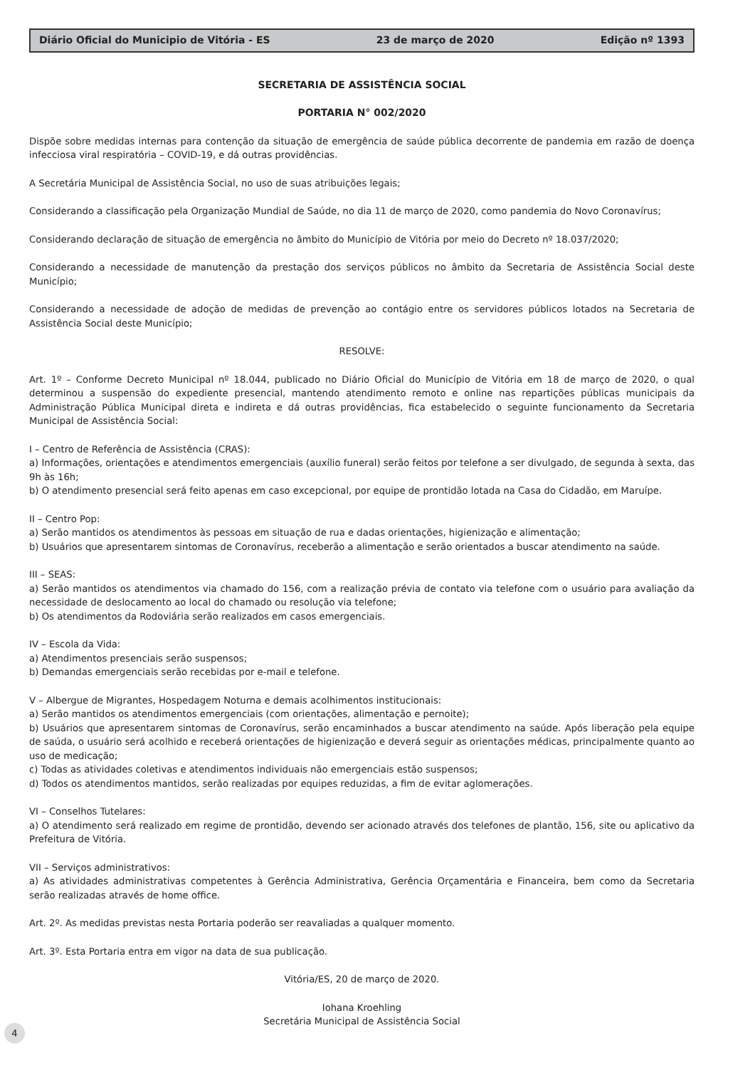Diário Oficial do Municipio de Vitória - ES 23 de março de 2020 Edição nº 1393
SECRETARIA DE ASSISTÊNCIA SOCIAL
PORTARIA N° 002/2020
Dispõe sobre medidas internas para contenção da situação de emergência de saúde pública decorrente de pandemia em razão de doença infecciosa viral respiratória – COVID-19, e dá outras providências.
A Secretária Municipal de Assistência Social, no uso de suas atribuições legais;
Considerando a classificação pela Organização Mundial de Saúde, no dia 11 de março de 2020, como pandemia do Novo Coronavírus;
Considerando declaração de situação de emergência no âmbito do Município de Vitória por meio do Decreto nº 18.037/2020;
Considerando a necessidade de manutenção da prestação dos serviços públicos no âmbito da Secretaria de Assistência Social deste Município;
Considerando a necessidade de adoção de medidas de prevenção ao contágio entre os servidores públicos lotados na Secretaria de Assistência Social deste Município;
RESOLVE:
Art. 1º – Conforme Decreto Municipal nº 18.044, publicado no Diário Oficial do Município de Vitória em 18 de março de 2020, o qual determinou a suspensão do expediente presencial, mantendo atendimento remoto e online nas repartições públicas municipais da Administração Pública Municipal direta e indireta e dá outras providências, fica estabelecido o seguinte funcionamento da Secretaria Municipal de Assistência Social:
I – Centro de Referência de Assistência (CRAS):
a) Informações, orientações e atendimentos emergenciais (auxílio funeral) serão feitos por telefone a ser divulgado, de segunda à sexta, das 9h às 16h;
b) O atendimento presencial será feito apenas em caso excepcional, por equipe de prontidão lotada na Casa do Cidadão, em Maruípe.
II – Centro Pop:
a) Serão mantidos os atendimentos às pessoas em situação de rua e dadas orientações, higienização e alimentação;
b) Usuários que apresentarem sintomas de Coronavírus, receberão a alimentação e serão orientados a buscar atendimento na saúde.
III – SEAS:
a) Serão mantidos os atendimentos via chamado do 156, com a realização prévia de contato via telefone com o usuário para avaliação da necessidade de deslocamento ao local do chamado ou resolução via telefone;
b) Os atendimentos da Rodoviária serão realizados em casos emergenciais.
IV – Escola da Vida:
a) Atendimentos presenciais serão suspensos;
b) Demandas emergenciais serão recebidas por e-mail e telefone.
V – Albergue de Migrantes, Hospedagem Noturna e demais acolhimentos institucionais:
a) Serão mantidos os atendimentos emergenciais (com orientações, alimentação e pernoite);
b) Usuários que apresentarem sintomas de Coronavírus, serão encaminhados a buscar atendimento na saúde. Após liberação pela equipe de saúda, o usuário será acolhido e receberá orientações de higienização e deverá seguir as orientações médicas, principalmente quanto ao uso de medicação;
c) Todas as atividades coletivas e atendimentos individuais não emergenciais estão suspensos;
d) Todos os atendimentos mantidos, serão realizadas por equipes reduzidas, a fim de evitar aglomerações.
VI – Conselhos Tutelares:
a) O atendimento será realizado em regime de prontidão, devendo ser acionado através dos telefones de plantão, 156, site ou aplicativo da Prefeitura de Vitória.
VII – Serviços administrativos:
a) As atividades administrativas competentes à Gerência Administrativa, Gerência Orçamentária e Financeira, bem como da Secretaria serão realizadas através de home office.
Art. 2º. As medidas previstas nesta Portaria poderão ser reavaliadas a qualquer momento.
Art. 3º. Esta Portaria entra em vigor na data de sua publicação.
Vitória/ES, 20 de março de 2020.
Iohana Kroehling
Secretária Municipal de Assistência Social
4